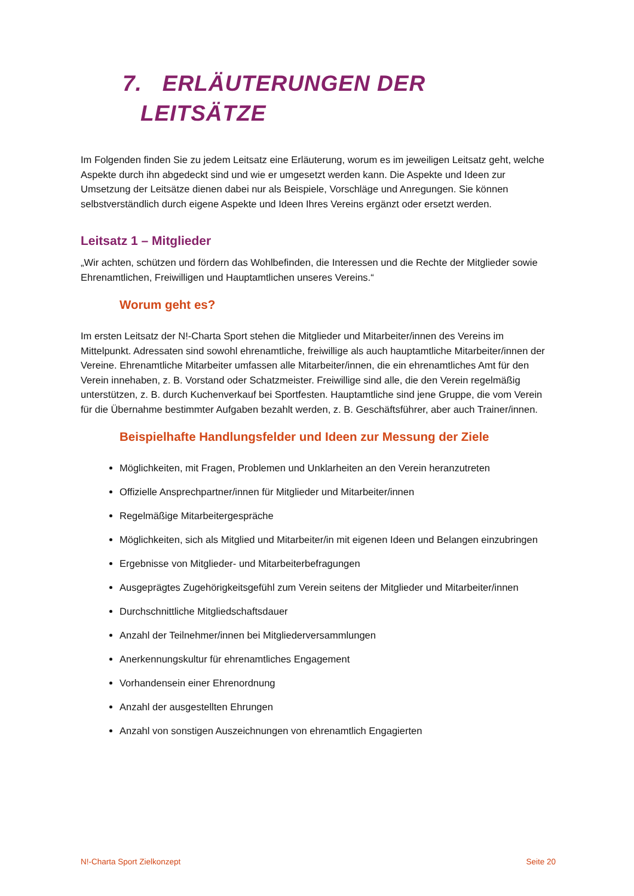7. ERLÄUTERUNGEN DER
LEITSÄTZE
Im Folgenden finden Sie zu jedem Leitsatz eine Erläuterung, worum es im jeweiligen Leitsatz geht, welche Aspekte durch ihn abgedeckt sind und wie er umgesetzt werden kann. Die Aspekte und Ideen zur Umsetzung der Leitsätze dienen dabei nur als Beispiele, Vorschläge und Anregungen. Sie können selbstverständlich durch eigene Aspekte und Ideen Ihres Vereins ergänzt oder ersetzt werden.
Leitsatz 1 – Mitglieder
„Wir achten, schützen und fördern das Wohlbefinden, die Interessen und die Rechte der Mitglieder sowie Ehrenamtlichen, Freiwilligen und Hauptamtlichen unseres Vereins.“
Worum geht es?
Im ersten Leitsatz der N!-Charta Sport stehen die Mitglieder und Mitarbeiter/innen des Vereins im Mittelpunkt. Adressaten sind sowohl ehrenamtliche, freiwillige als auch hauptamtliche Mitarbeiter/innen der Vereine. Ehrenamtliche Mitarbeiter umfassen alle Mitarbeiter/innen, die ein ehrenamtliches Amt für den Verein innehaben, z. B. Vorstand oder Schatzmeister. Freiwillige sind alle, die den Verein regelmäßig unterstützen, z. B. durch Kuchenverkauf bei Sportfesten. Hauptamtliche sind jene Gruppe, die vom Verein für die Übernahme bestimmter Aufgaben bezahlt werden, z. B. Geschäftsführer, aber auch Trainer/innen.
Beispielhafte Handlungsfelder und Ideen zur Messung der Ziele
Möglichkeiten, mit Fragen, Problemen und Unklarheiten an den Verein heranzutreten
Offizielle Ansprechpartner/innen für Mitglieder und Mitarbeiter/innen
Regelmäßige Mitarbeitergespräche
Möglichkeiten, sich als Mitglied und Mitarbeiter/in mit eigenen Ideen und Belangen einzubringen
Ergebnisse von Mitglieder- und Mitarbeiterbefragungen
Ausgeprägtes Zugehörigkeitsgefühl zum Verein seitens der Mitglieder und Mitarbeiter/innen
Durchschnittliche Mitgliedschaftsdauer
Anzahl der Teilnehmer/innen bei Mitgliederversammlungen
Anerkennungskultur für ehrenamtliches Engagement
Vorhandensein einer Ehrenordnung
Anzahl der ausgestellten Ehrungen
Anzahl von sonstigen Auszeichnungen von ehrenamtlich Engagierten
N!-Charta Sport Zielkonzept Seite 20